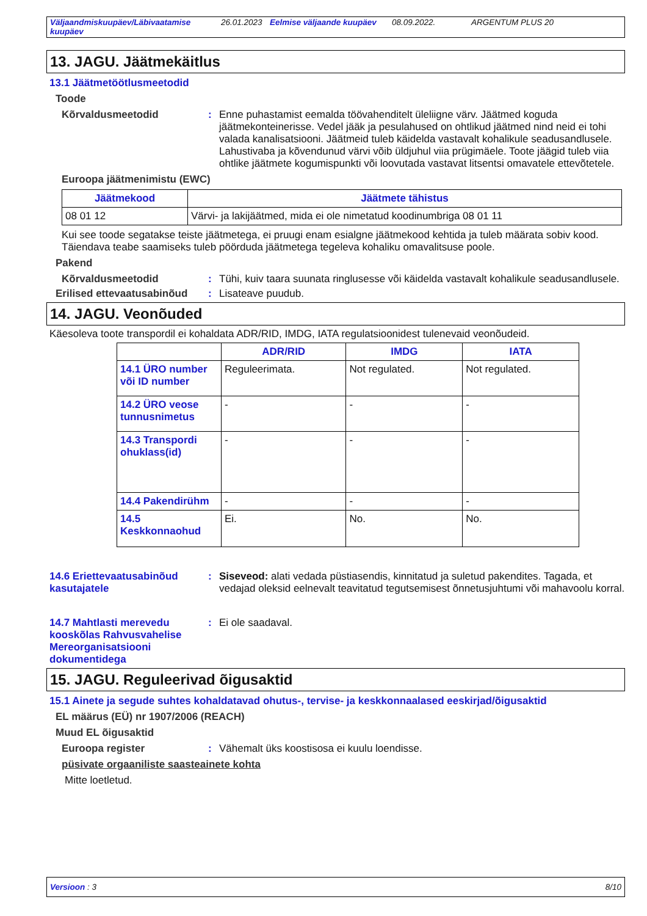Väljaandmiskuupäev/Läbivaatamise kuupäev 26.01.2023 Eelmise väljaande kuupäev 08.09.2022. ARGENTUM PLUS 20
13. JAGU. Jäätmekäitlus
13.1 Jäätmetöötlusmeetodid
Toode
Kõrvaldusmeetodid : Enne puhastamist eemalda töövahenditelt üleliigne värv. Jäätmed koguda jäätmekonteinerisse. Vedel jääk ja pesulahused on ohtlikud jäätmed nind neid ei tohi valada kanalisatsiooni. Jäätmeid tuleb käidelda vastavalt kohalikule seadusandlusele. Lahustivaba ja kõvendunud värvi võib üldjuhul viia prügimäele. Toote jäägid tuleb viia ohtlike jäätmete kogumispunkti või loovutada vastavat litsentsi omavatele ettevõtetele.
Euroopa jäätmenimistu (EWC)
| Jäätmekood | Jäätmete tähistus |
| --- | --- |
| 08 01 12 | Värvi- ja lakijäätmed, mida ei ole nimetatud koodinumbriga 08 01 11 |
Kui see toode segatakse teiste jäätmetega, ei pruugi enam esialgne jäätmekood kehtida ja tuleb määrata sobiv kood. Täiendava teabe saamiseks tuleb pöörduda jäätmetega tegeleva kohaliku omavalitsuse poole.
Pakend
Kõrvaldusmeetodid : Tühi, kuiv taara suunata ringlusesse või käidelda vastavalt kohalikule seadusandlusele.
Erilised ettevaatusabinõud
: Lisateave puudub.
14. JAGU. Veonõuded
Käesoleva toote transpordil ei kohaldata ADR/RID, IMDG, IATA regulatsioonidest tulenevaid veonõudeid.
| | ADR/RID | IMDG | IATA |
| --- | --- | --- | --- |
| 14.1 ÜRO number või ID number | Reguleerimata. | Not regulated. | Not regulated. |
| 14.2 ÜRO veose tunnusnimetus | - | - | - |
| 14.3 Transpordi ohuklass(id) | - | - | - |
| 14.4 Pakendirühm | - | - | - |
| 14.5 Keskkonnaohud | Ei. | No. | No. |
14.6 Eriettevaatusabinõud kasutajatele
: Siseveod: alati vedada püstiasendis, kinnitatud ja suletud pakendites. Tagada, et vedajad oleksid eelnevalt teavitatud tegutsemisest õnnetusjuhtumi või mahavoolu korral.
14.7 Mahtlasti merevedu kooskõlas Rahvusvahelise Mereorganisatsiooni dokumentidega
: Ei ole saadaval.
15. JAGU. Reguleerivad õigusaktid
15.1 Ainete ja segude suhtes kohaldatavad ohutus-, tervise- ja keskkonnaalased eeskirjad/õigusaktid
EL määrus (EÜ) nr 1907/2006 (REACH)
Muud EL õigusaktid
Euroopa register : Vähemalt üks koostisosa ei kuulu loendisse.
püsivate orgaaniliste saasteainete kohta
Mitte loetletud.
Versioon : 3 8/10